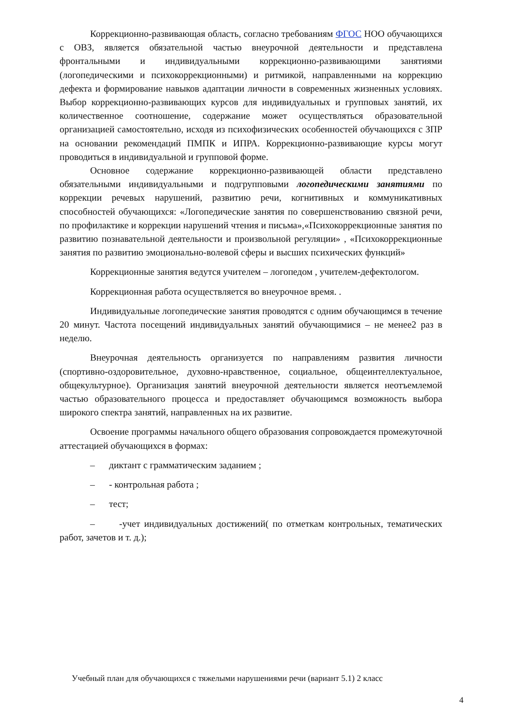Коррекционно-развивающая область, согласно требованиям ФГОС НОО обучающихся с ОВЗ, является обязательной частью внеурочной деятельности и представлена фронтальными и индивидуальными коррекционно-развивающими занятиями (логопедическими и психокоррекционными) и ритмикой, направленными на коррекцию дефекта и формирование навыков адаптации личности в современных жизненных условиях. Выбор коррекционно-развивающих курсов для индивидуальных и групповых занятий, их количественное соотношение, содержание может осуществляться образовательной организацией самостоятельно, исходя из психофизических особенностей обучающихся с ЗПР на основании рекомендаций ПМПК и ИПРА. Коррекционно-развивающие курсы могут проводиться в индивидуальной и групповой форме.
Основное содержание коррекционно-развивающей области представлено обязательными индивидуальными и подгрупповыми логопедическими занятиями по коррекции речевых нарушений, развитию речи, когнитивных и коммуникативных способностей обучающихся: «Логопедические занятия по совершенствованию связной речи, по профилактике и коррекции нарушений чтения и письма»,«Психокоррекционные занятия по развитию познавательной деятельности и произвольной регуляции» , «Психокоррекционные занятия по развитию эмоционально-волевой сферы и высших психических функций»
Коррекционные занятия ведутся учителем – логопедом , учителем-дефектологом.
Коррекционная работа осуществляется во внеурочное время. .
Индивидуальные логопедические занятия проводятся с одним обучающимся в течение 20 минут. Частота посещений индивидуальных занятий обучающимися – не менее2 раз в неделю.
Внеурочная деятельность организуется по направлениям развития личности (спортивно-оздоровительное, духовно-нравственное, социальное, общеинтеллектуальное, общекультурное). Организация занятий внеурочной деятельности является неотъемлемой частью образовательного процесса и предоставляет обучающимся возможность выбора широкого спектра занятий, направленных на их развитие.
Освоение программы начального общего образования сопровождается промежуточной аттестацией обучающихся в формах:
– диктант с грамматическим заданием ;
– - контрольная работа ;
– тест;
– -учет индивидуальных достижений( по отметкам контрольных, тематических работ, зачетов и т. д.);
Учебный план для обучающихся с тяжелыми нарушениями речи (вариант 5.1) 2 класс
4